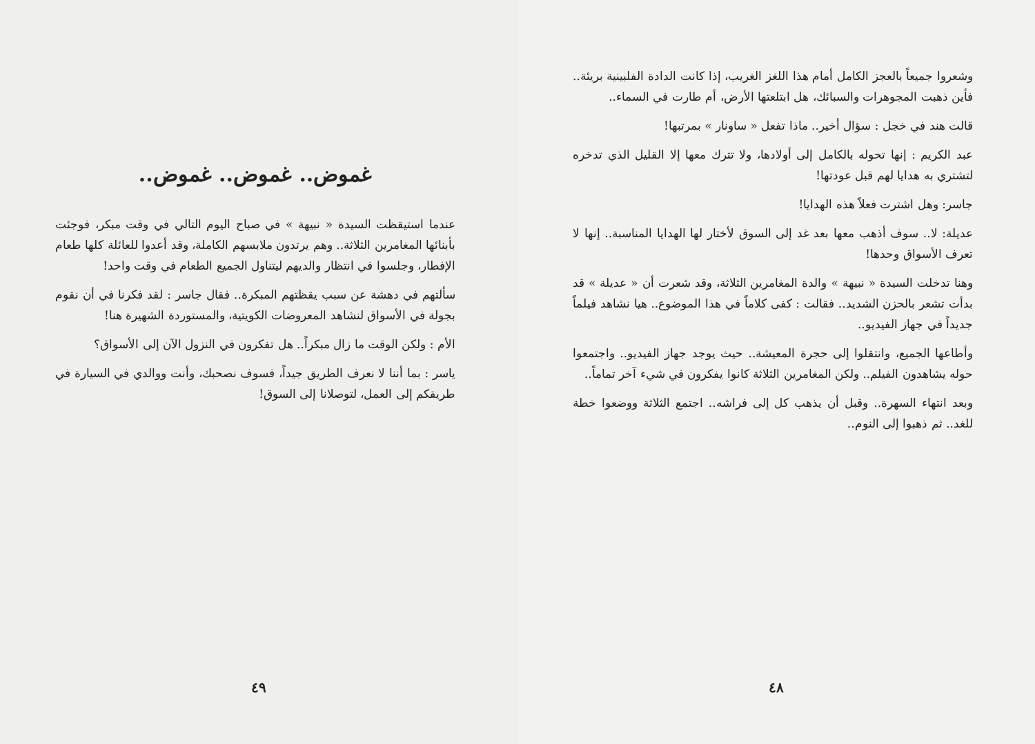وشعروا جميعاً بالعجز الكامل أمام هذا اللغز الغريب، إذا كانت الدادة الفلبينية بريئة.. فأين ذهبت المجوهرات والسبائك، هل ابتلعتها الأرض، أم طارت في السماء..
قالت هند في خجل : سؤال أخير.. ماذا تفعل « ساونار » بمرتبها!
عبد الكريم : إنها تحوله بالكامل إلى أولادها، ولا تترك معها إلا القليل الذي تدخره لتشتري به هدايا لهم قبل عودتها!
جاسر: وهل اشترت فعلاً هذه الهدايا!
عديلة: لا.. سوف أذهب معها بعد غد إلى السوق لأختار لها الهدايا المناسبة.. إنها لا تعرف الأسواق وحدها!
وهنا تدخلت السيدة « نبيهة » والدة المغامرين الثلاثة، وقد شعرت أن « عديلة » قد بدأت تشعر بالحزن الشديد.. فقالت : كفى كلاماً في هذا الموضوع.. هيا نشاهد فيلماً جديداً في جهاز الفيديو..
وأطاعها الجميع، وانتقلوا إلى حجرة المعيشة.. حيث يوجد جهاز الفيديو.. واجتمعوا حوله يشاهدون الفيلم.. ولكن المغامرين الثلاثة كانوا يفكرون في شيء آخر تماماً..
وبعد انتهاء السهرة.. وقبل أن يذهب كل إلى فراشه.. اجتمع الثلاثة ووضعوا خطة للغد.. ثم ذهبوا إلى النوم..
٤٨
غموض.. غموض.. غموض..
عندما استيقظت السيدة « نبيهة » في صباح اليوم التالي في وقت مبكر، فوجئت بأبنائها المغامرين الثلاثة.. وهم يرتدون ملابسهم الكاملة، وقد أعدوا للعائلة كلها طعام الإفطار، وجلسوا في انتظار والديهم ليتناول الجميع الطعام في وقت واحد!
سألتهم في دهشة عن سبب يقظتهم المبكرة.. فقال جاسر : لقد فكرنا في أن نقوم بجولة في الأسواق لنشاهد المعروضات الكويتية، والمستوردة الشهيرة هنا!
الأم : ولكن الوقت ما زال مبكراً.. هل تفكرون في النزول الآن إلى الأسواق؟
ياسر : بما أننا لا نعرف الطريق جيداً، فسوف نصحبك، وأنت ووالدي في السيارة في طريقكم إلى العمل، لتوصلانا إلى السوق!
٤٩